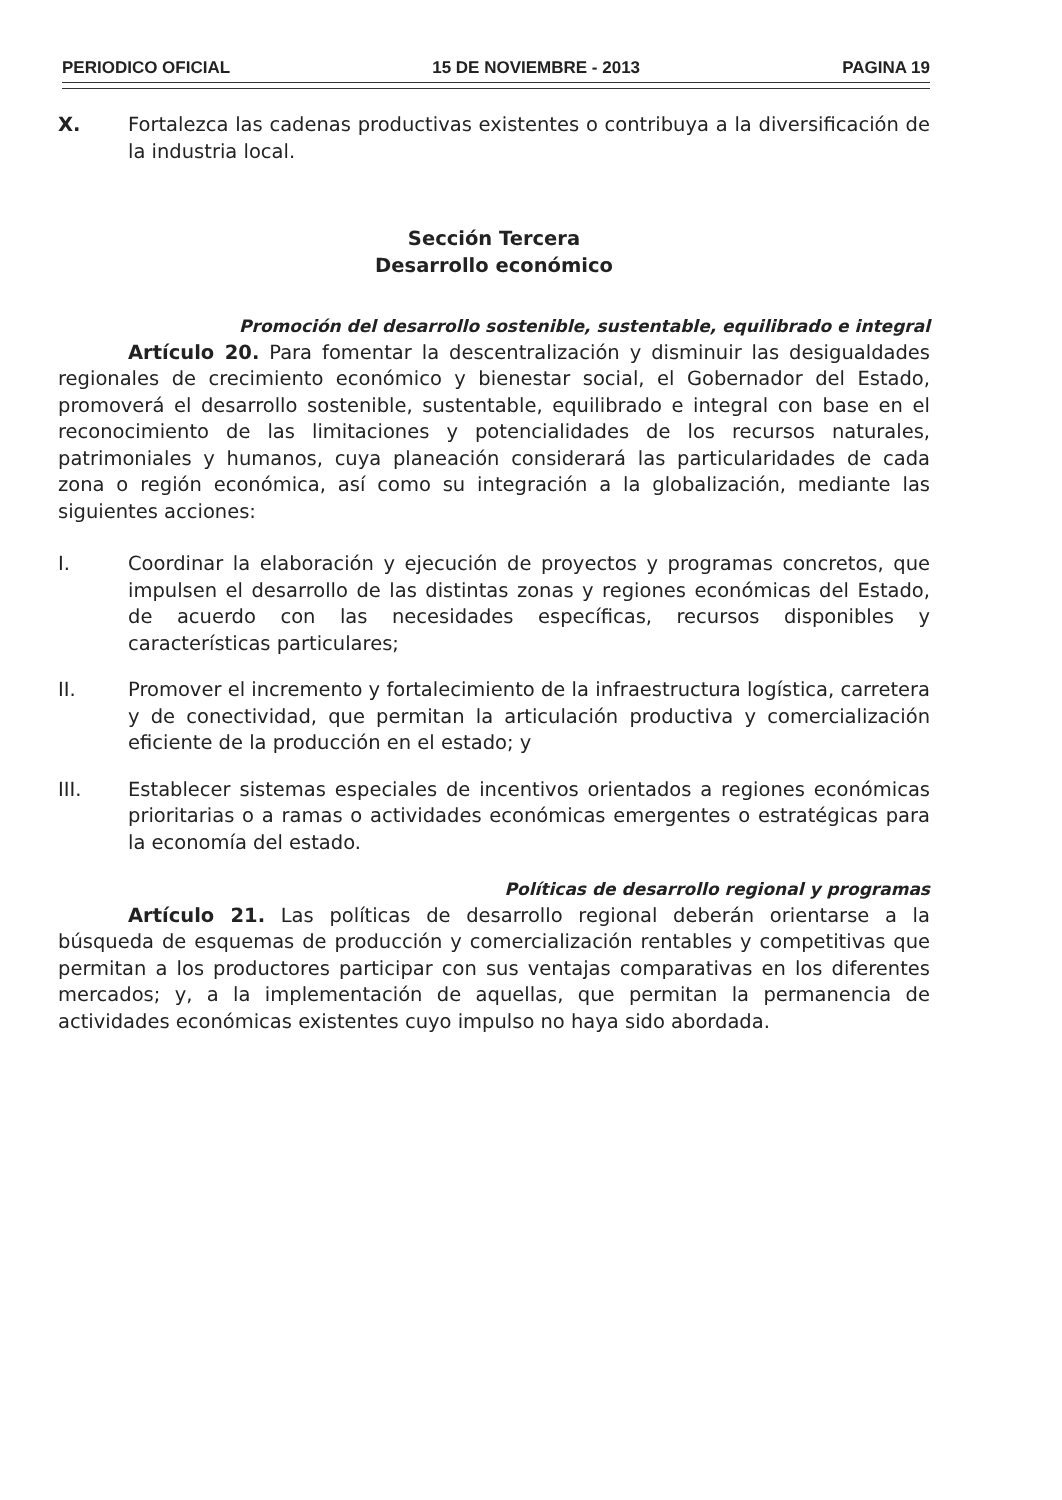PERIODICO OFICIAL 15 DE NOVIEMBRE - 2013 PAGINA 19
X. Fortalezca las cadenas productivas existentes o contribuya a la diversificación de la industria local.
Sección Tercera
Desarrollo económico
Promoción del desarrollo sostenible, sustentable, equilibrado e integral
Artículo 20. Para fomentar la descentralización y disminuir las desigualdades regionales de crecimiento económico y bienestar social, el Gobernador del Estado, promoverá el desarrollo sostenible, sustentable, equilibrado e integral con base en el reconocimiento de las limitaciones y potencialidades de los recursos naturales, patrimoniales y humanos, cuya planeación considerará las particularidades de cada zona o región económica, así como su integración a la globalización, mediante las siguientes acciones:
I. Coordinar la elaboración y ejecución de proyectos y programas concretos, que impulsen el desarrollo de las distintas zonas y regiones económicas del Estado, de acuerdo con las necesidades específicas, recursos disponibles y características particulares;
II. Promover el incremento y fortalecimiento de la infraestructura logística, carretera y de conectividad, que permitan la articulación productiva y comercialización eficiente de la producción en el estado; y
III. Establecer sistemas especiales de incentivos orientados a regiones económicas prioritarias o a ramas o actividades económicas emergentes o estratégicas para la economía del estado.
Políticas de desarrollo regional y programas
Artículo 21. Las políticas de desarrollo regional deberán orientarse a la búsqueda de esquemas de producción y comercialización rentables y competitivas que permitan a los productores participar con sus ventajas comparativas en los diferentes mercados; y, a la implementación de aquellas, que permitan la permanencia de actividades económicas existentes cuyo impulso no haya sido abordada.